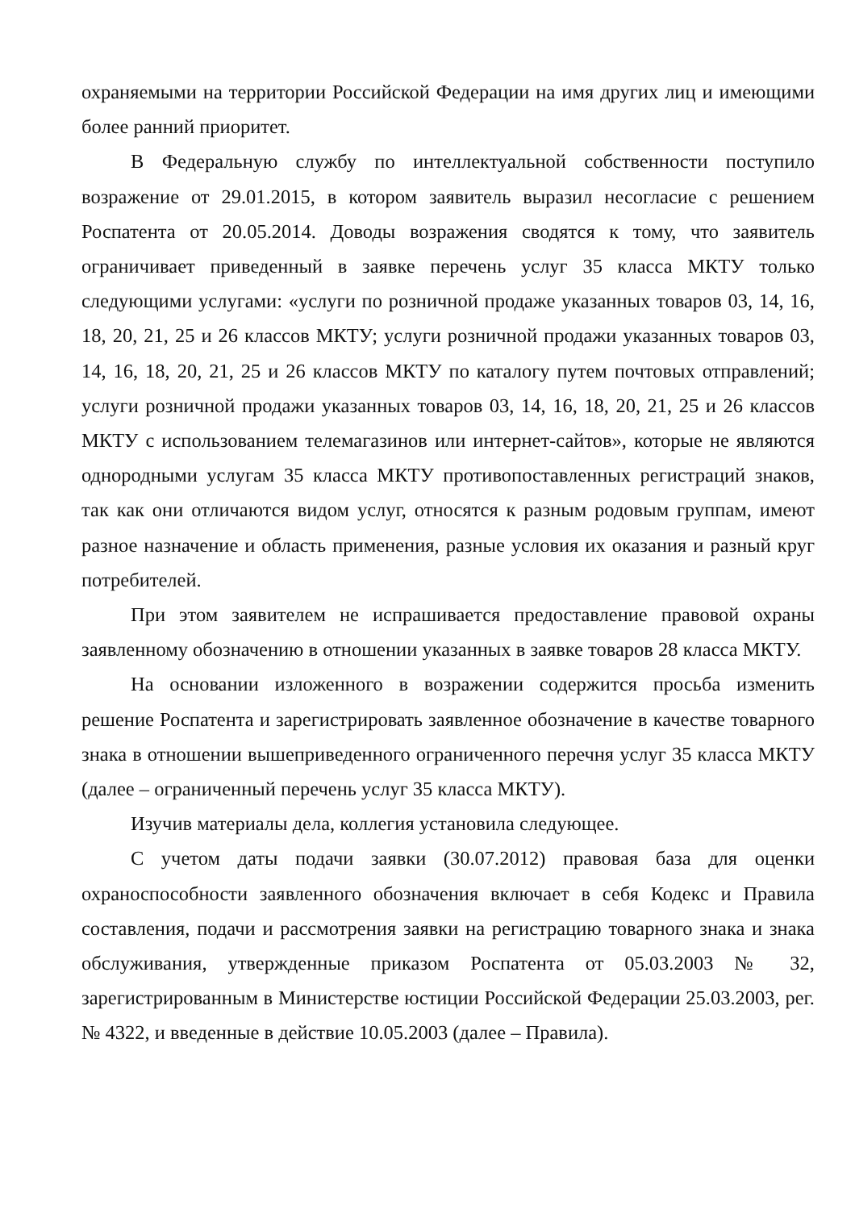охраняемыми на территории Российской Федерации на имя других лиц и имеющими более ранний приоритет.
В Федеральную службу по интеллектуальной собственности поступило возражение от 29.01.2015, в котором заявитель выразил несогласие с решением Роспатента от 20.05.2014. Доводы возражения сводятся к тому, что заявитель ограничивает приведенный в заявке перечень услуг 35 класса МКТУ только следующими услугами: «услуги по розничной продаже указанных товаров 03, 14, 16, 18, 20, 21, 25 и 26 классов МКТУ; услуги розничной продажи указанных товаров 03, 14, 16, 18, 20, 21, 25 и 26 классов МКТУ по каталогу путем почтовых отправлений; услуги розничной продажи указанных товаров 03, 14, 16, 18, 20, 21, 25 и 26 классов МКТУ с использованием телемагазинов или интернет-сайтов», которые не являются однородными услугам 35 класса МКТУ противопоставленных регистраций знаков, так как они отличаются видом услуг, относятся к разным родовым группам, имеют разное назначение и область применения, разные условия их оказания и разный круг потребителей.
При этом заявителем не испрашивается предоставление правовой охраны заявленному обозначению в отношении указанных в заявке товаров 28 класса МКТУ.
На основании изложенного в возражении содержится просьба изменить решение Роспатента и зарегистрировать заявленное обозначение в качестве товарного знака в отношении вышеприведенного ограниченного перечня услуг 35 класса МКТУ (далее – ограниченный перечень услуг 35 класса МКТУ).
Изучив материалы дела, коллегия установила следующее.
С учетом даты подачи заявки (30.07.2012) правовая база для оценки охраноспособности заявленного обозначения включает в себя Кодекс и Правила составления, подачи и рассмотрения заявки на регистрацию товарного знака и знака обслуживания, утвержденные приказом Роспатента от 05.03.2003 № 32, зарегистрированным в Министерстве юстиции Российской Федерации 25.03.2003, рег. № 4322, и введенные в действие 10.05.2003 (далее – Правила).